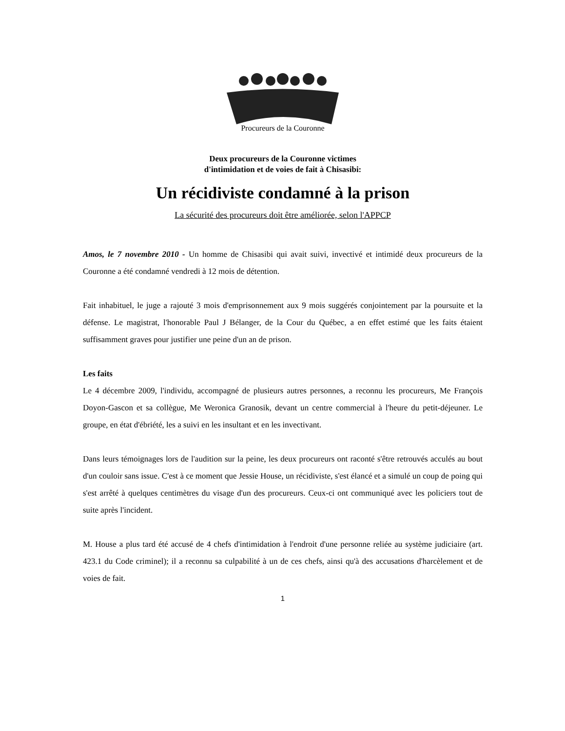Procureurs de la Couronne
Deux procureurs de la Couronne victimes
d'intimidation et de voies de fait à Chisasibi:
Un récidiviste condamné à la prison
La sécurité des procureurs doit être améliorée, selon l'APPCP
Amos, le 7 novembre 2010 - Un homme de Chisasibi qui avait suivi, invectivé et intimidé deux procureurs de la Couronne a été condamné vendredi à 12 mois de détention.
Fait inhabituel, le juge a rajouté 3 mois d'emprisonnement aux 9 mois suggérés conjointement par la poursuite et la défense. Le magistrat, l'honorable Paul J Bélanger, de la Cour du Québec, a en effet estimé que les faits étaient suffisamment graves pour justifier une peine d'un an de prison.
Les faits
Le 4 décembre 2009, l'individu, accompagné de plusieurs autres personnes, a reconnu les procureurs, Me François Doyon-Gascon et sa collègue, Me Weronica Granosik, devant un centre commercial à l'heure du petit-déjeuner. Le groupe, en état d'ébriété, les a suivi en les insultant et en les invectivant.
Dans leurs témoignages lors de l'audition sur la peine, les deux procureurs ont raconté s'être retrouvés acculés au bout d'un couloir sans issue. C'est à ce moment que Jessie House, un récidiviste, s'est élancé et a simulé un coup de poing qui s'est arrêté à quelques centimètres du visage d'un des procureurs. Ceux-ci ont communiqué avec les policiers tout de suite après l'incident.
M. House a plus tard été accusé de 4 chefs d'intimidation à l'endroit d'une personne reliée au système judiciaire (art. 423.1 du Code criminel); il a reconnu sa culpabilité à un de ces chefs, ainsi qu'à des accusations d'harcèlement et de voies de fait.
1